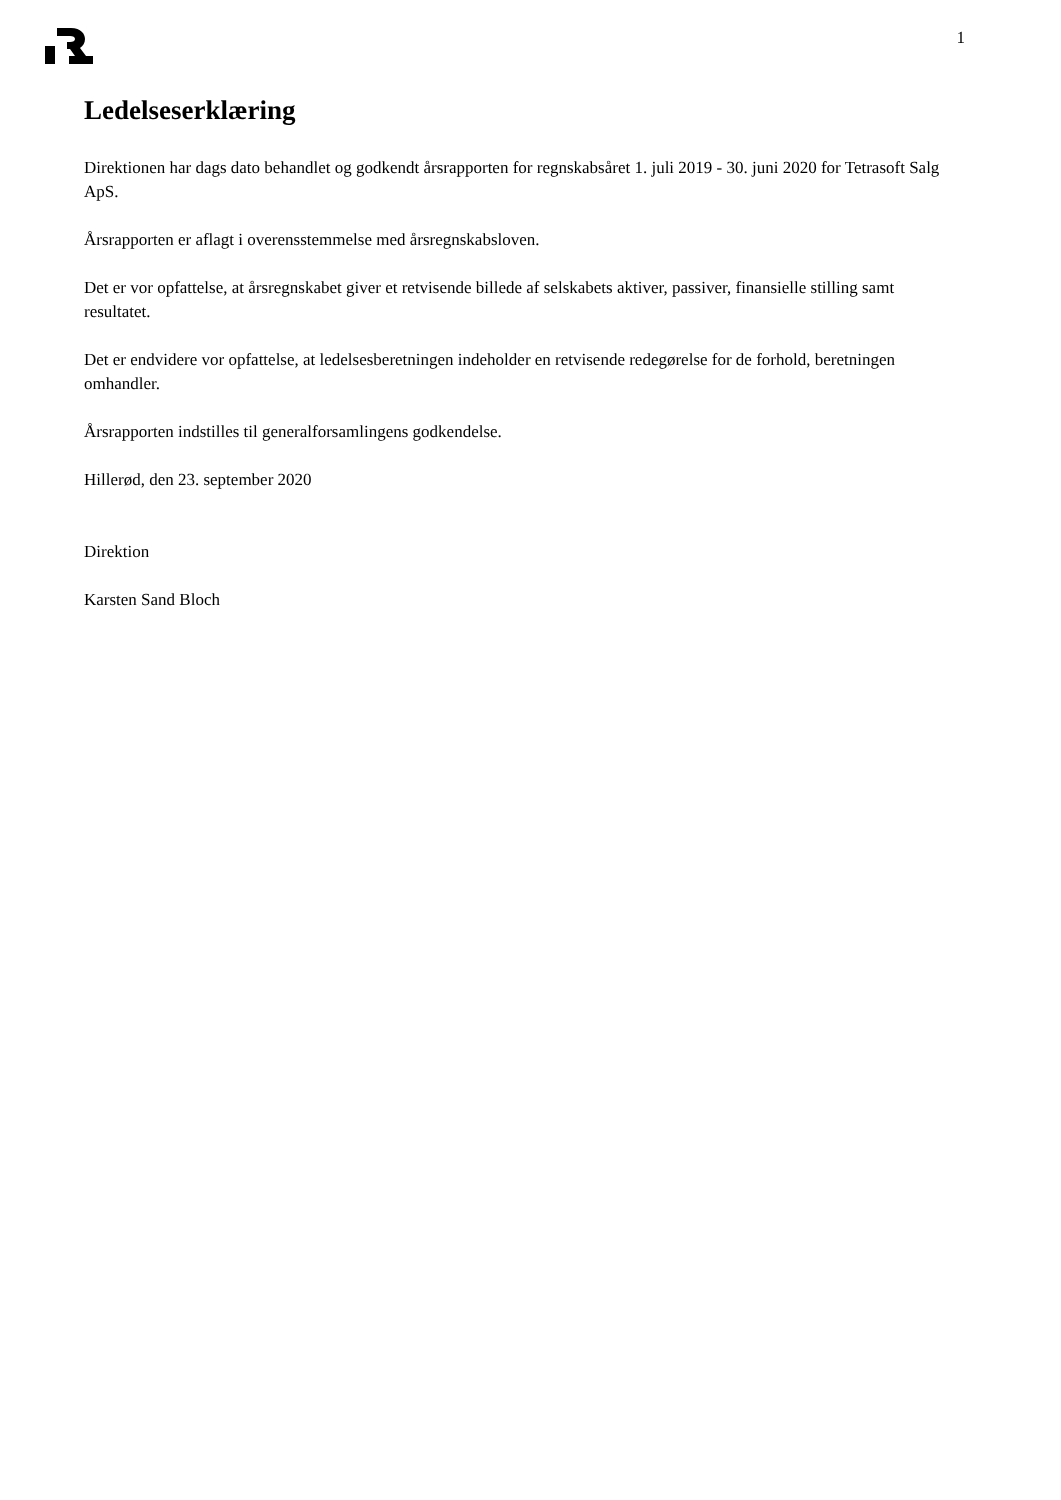1
Ledelseserklæring
Direktionen har dags dato behandlet og godkendt årsrapporten for regnskabsåret 1. juli 2019 - 30. juni 2020 for Tetrasoft Salg ApS.
Årsrapporten er aflagt i overensstemmelse med årsregnskabsloven.
Det er vor opfattelse, at årsregnskabet giver et retvisende billede af selskabets aktiver, passiver, finansielle stilling samt resultatet.
Det er endvidere vor opfattelse, at ledelsesberetningen indeholder en retvisende redegørelse for de forhold, beretningen omhandler.
Årsrapporten indstilles til generalforsamlingens godkendelse.
Hillerød, den 23. september 2020
Direktion
Karsten Sand Bloch